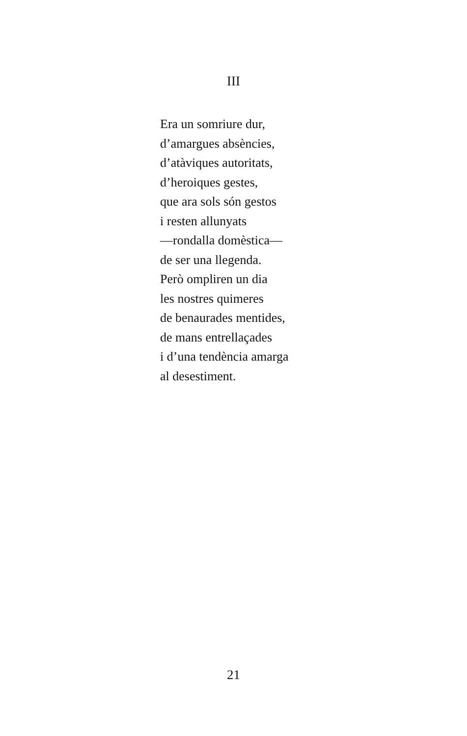III
Era un somriure dur,
d’amargues absències,
d’atàviques autoritats,
d’heroiques gestes,
que ara sols són gestos
i resten allunyats
—rondalla domèstica—
de ser una llegenda.
Però ompliren un dia
les nostres quimeres
de benaurades mentides,
de mans entrellaçades
i d’una tendència amarga
al desestiment.
21